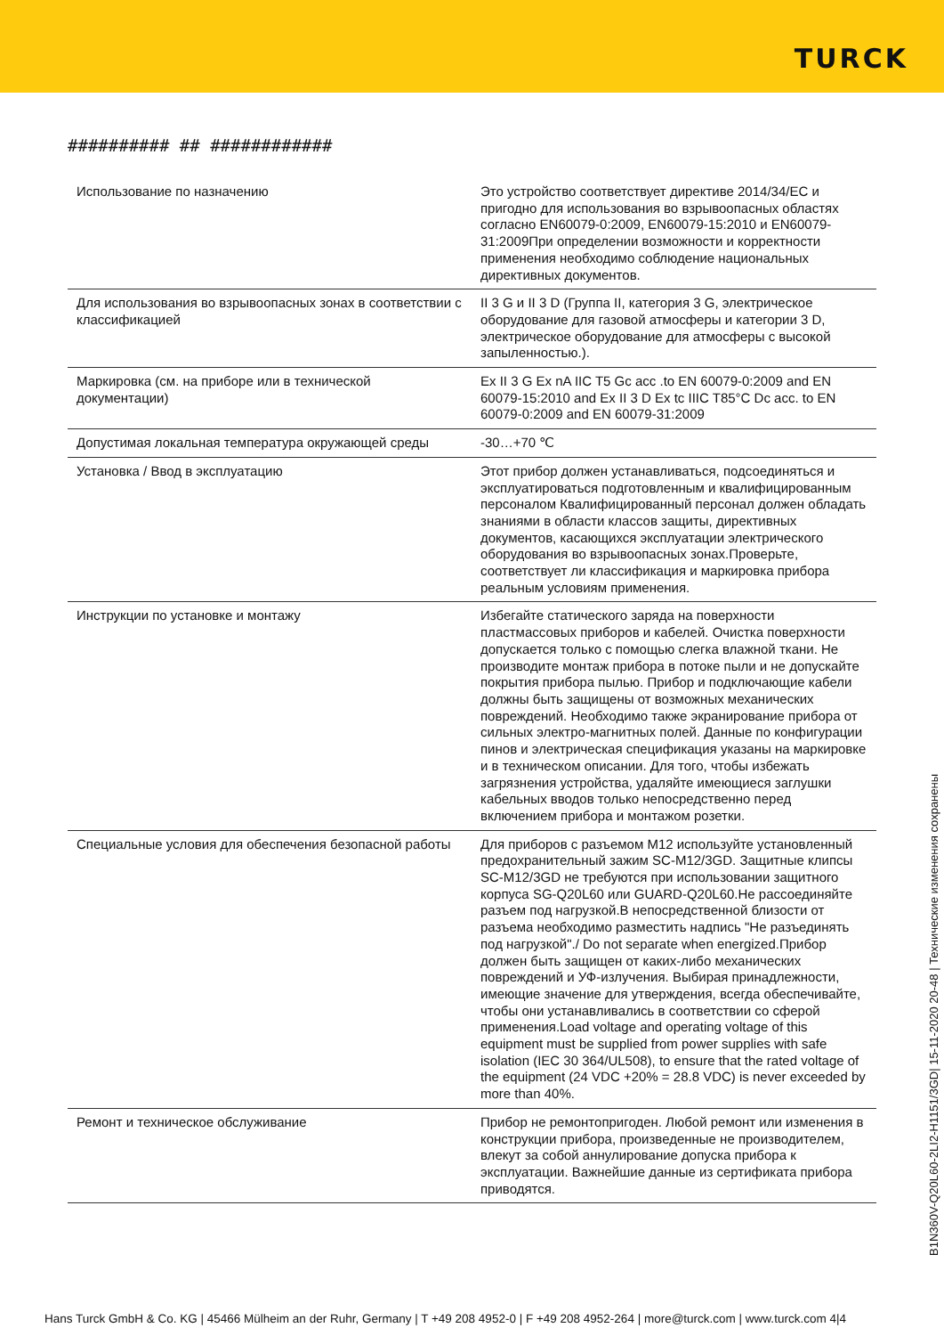TURCK
########## ## ############
| Использование по назначению | Это устройство соответствует директиве 2014/34/EC и пригодно для использования во взрывоопасных областях согласно EN60079-0:2009, EN60079-15:2010 и EN60079-31:2009При определении возможности и корректности применения необходимо соблюдение национальных директивных документов. |
| Для использования во взрывоопасных зонах в соответствии с классификацией | II 3 G и II 3 D (Группа II, категория 3 G, электрическое оборудование для газовой атмосферы и категории 3 D, электрическое оборудование для атмосферы с высокой запыленностью.). |
| Маркировка (см. на приборе или в технической документации) | Ex II 3 G Ex nA IIC T5 Gc acc .to EN 60079-0:2009 and EN 60079-15:2010 and Ex II 3 D Ex tc IIIC T85°C Dc acc. to EN 60079-0:2009 and EN 60079-31:2009 |
| Допустимая локальная температура окружающей среды | -30…+70 ℃ |
| Установка / Ввод в эксплуатацию | Этот прибор должен устанавливаться, подсоединяться и эксплуатироваться подготовленным и квалифицированным персоналом Квалифицированный персонал должен обладать знаниями в области классов защиты, директивных документов, касающихся эксплуатации электрического оборудования во взрывоопасных зонах.Проверьте, соответствует ли классификация и маркировка прибора реальным условиям применения. |
| Инструкции по установке и монтажу | Избегайте статического заряда на поверхности пластмассовых приборов и кабелей. Очистка поверхности допускается только с помощью слегка влажной ткани. Не производите монтаж прибора в потоке пыли и не допускайте покрытия прибора пылью. Прибор и подключающие кабели должны быть защищены от возможных механических повреждений. Необходимо также экранирование прибора от сильных электро-магнитных полей. Данные по конфигурации пинов и электрическая спецификация указаны на маркировке и в техническом описании. Для того, чтобы избежать загрязнения устройства, удаляйте имеющиеся заглушки кабельных вводов только непосредственно перед включением прибора и монтажом розетки. |
| Специальные условия для обеспечения безопасной работы | Для приборов с разъемом M12 используйте установленный предохранительный зажим SC-M12/3GD. Защитные клипсы SC-M12/3GD не требуются при использовании защитного корпуса SG-Q20L60 или GUARD-Q20L60.Не рассоединяйте разъем под нагрузкой.В непосредственной близости от разъема необходимо разместить надпись "Не разъединять под нагрузкой"./ Do not separate when energized.Прибор должен быть защищен от каких-либо механических повреждений и УФ-излучения. Выбирая принадлежности, имеющие значение для утверждения, всегда обеспечивайте, чтобы они устанавливались в соответствии со сферой применения.Load voltage and operating voltage of this equipment must be supplied from power supplies with safe isolation (IEC 30 364/UL508), to ensure that the rated voltage of the equipment (24 VDC +20% = 28.8 VDC) is never exceeded by more than 40%. |
| Ремонт и техническое обслуживание | Прибор не ремонтопригоден. Любой ремонт или изменения в конструкции прибора, произведенные не производителем, влекут за собой аннулирование допуска прибора к эксплуатации. Важнейшие данные из сертификата прибора приводятся. |
B1N360V-Q20L60-2LI2-H1151/3GD| 15-11-2020 20-48 | Технические изменения сохранены
Hans Turck GmbH & Co. KG | 45466 Mülheim an der Ruhr, Germany | T +49 208 4952-0 | F +49 208 4952-264 | more@turck.com | www.turck.com 4|4